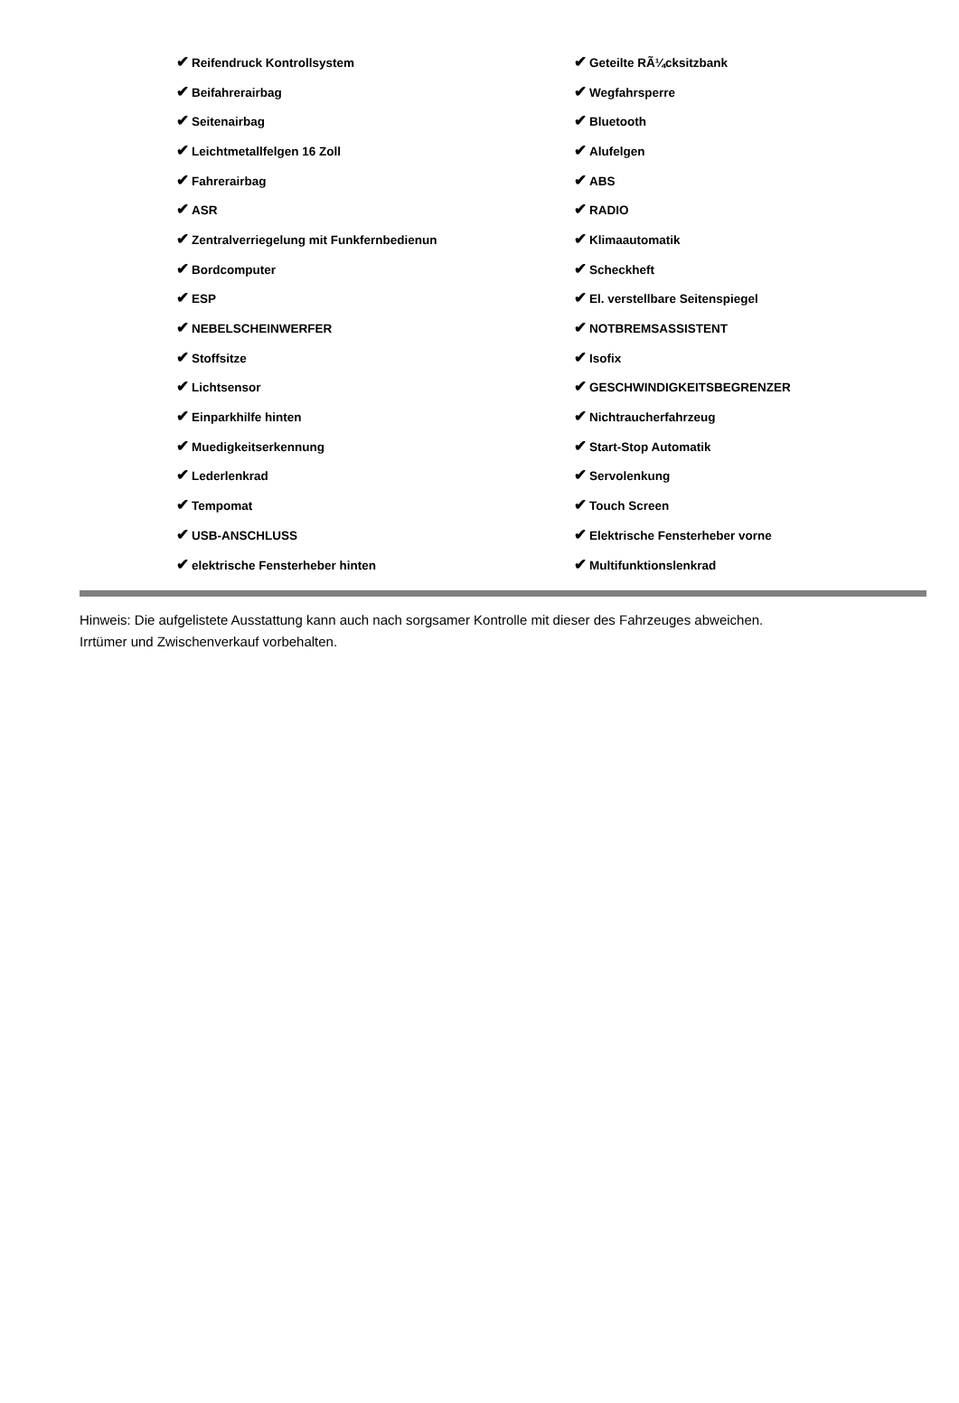| ✔ Reifendruck Kontrollsystem | ✔ Geteilte RÃ¼cksitzbank |
| ✔ Beifahrerairbag | ✔ Wegfahrsperre |
| ✔ Seitenairbag | ✔ Bluetooth |
| ✔ Leichtmetallfelgen 16 Zoll | ✔ Alufelgen |
| ✔ Fahrerairbag | ✔ ABS |
| ✔ ASR | ✔ RADIO |
| ✔ Zentralverriegelung mit Funkfernbedienun | ✔ Klimaautomatik |
| ✔ Bordcomputer | ✔ Scheckheft |
| ✔ ESP | ✔ El. verstellbare Seitenspiegel |
| ✔ NEBELSCHEINWERFER | ✔ NOTBREMSASSISTENT |
| ✔ Stoffsitze | ✔ Isofix |
| ✔ Lichtsensor | ✔ GESCHWINDIGKEITSBEGRENZER |
| ✔ Einparkhilfe hinten | ✔ Nichtraucherfahrzeug |
| ✔ Muedigkeitserkennung | ✔ Start-Stop Automatik |
| ✔ Lederlenkrad | ✔ Servolenkung |
| ✔ Tempomat | ✔ Touch Screen |
| ✔ USB-ANSCHLUSS | ✔ Elektrische Fensterheber vorne |
| ✔ elektrische Fensterheber hinten | ✔ Multifunktionslenkrad |
Hinweis: Die aufgelistete Ausstattung kann auch nach sorgsamer Kontrolle mit dieser des Fahrzeuges abweichen. Irrtümer und Zwischenverkauf vorbehalten.